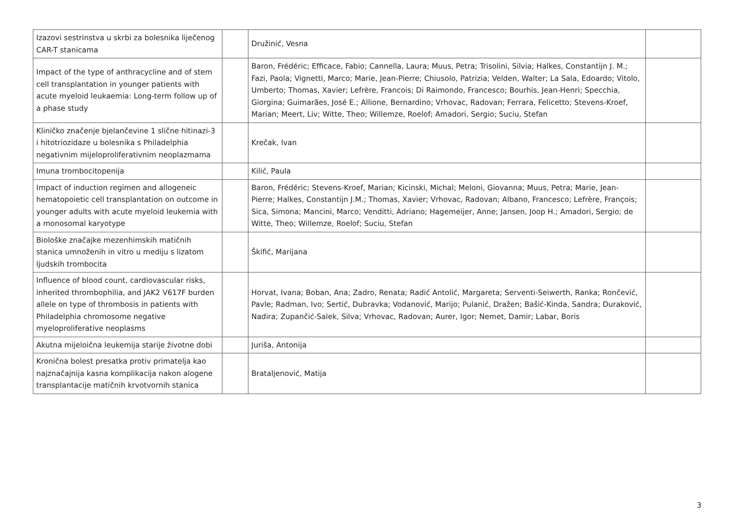| Izazovi sestrinstva u skrbi za bolesnika liječenog CAR-T stanicama | | Družinić, Vesna | |
| Impact of the type of anthracycline and of stem cell transplantation in younger patients with acute myeloid leukaemia: Long-term follow up of a phase study | | Baron, Frédéric; Efficace, Fabio; Cannella, Laura; Muus, Petra; Trisolini, Silvia; Halkes, Constantijn J. M.; Fazi, Paola; Vignetti, Marco; Marie, Jean-Pierre; Chiusolo, Patrizia; Velden, Walter; La Sala, Edoardo; Vitolo, Umberto; Thomas, Xavier; Lefrère, Francois; Di Raimondo, Francesco; Bourhis, Jean-Henri; Specchia, Giorgina; Guimarães, José E.; Allione, Bernardino; Vrhovac, Radovan; Ferrara, Felicetto; Stevens-Kroef, Marian; Meert, Liv; Witte, Theo; Willemze, Roelof; Amadori, Sergio; Suciu, Stefan | |
| Kliničko značenje bjelančevine 1 slične hitinazi-3 i hitotriozidaze u bolesnika s Philadelphia negativnim mijeloproliferativnim neoplazmama | | Krečak, Ivan | |
| Imuna trombocitopenija | | Kilić, Paula | |
| Impact of induction regimen and allogeneic hematopoietic cell transplantation on outcome in younger adults with acute myeloid leukemia with a monosomal karyotype | | Baron, Frédéric; Stevens-Kroef, Marian; Kicinski, Michal; Meloni, Giovanna; Muus, Petra; Marie, Jean-Pierre; Halkes, Constantijn J.M.; Thomas, Xavier; Vrhovac, Radovan; Albano, Francesco; Lefrère, François; Sica, Simona; Mancini, Marco; Venditti, Adriano; Hagemeijer, Anne; Jansen, Joop H.; Amadori, Sergio; de Witte, Theo; Willemze, Roelof; Suciu, Stefan | |
| Biološke značajke mezenhimskih matičnih stanica umnoženih in vitro u mediju s lizatom ljudskih trombocita | | Škifić, Marijana | |
| Influence of blood count, cardiovascular risks, inherited thrombophilia, and JAK2 V617F burden allele on type of thrombosis in patients with Philadelphia chromosome negative myeloproliferative neoplasms | | Horvat, Ivana; Boban, Ana; Zadro, Renata; Radić Antolić, Margareta; Serventi-Seiwerth, Ranka; Rončević, Pavle; Radman, Ivo; Sertić, Dubravka; Vodanović, Marijo; Pulanić, Dražen; Bašić-Kinda, Sandra; Duraković, Nadira; Zupančić-Salek, Silva; Vrhovac, Radovan; Aurer, Igor; Nemet, Damir; Labar, Boris | |
| Akutna mijeloična leukemija starije životne dobi | | Juriša, Antonija | |
| Kronična bolest presatka protiv primatelja kao najznačajnija kasna komplikacija nakon alogene transplantacije matičnih krvotvornih stanica | | Brataljenović, Matija | |
3